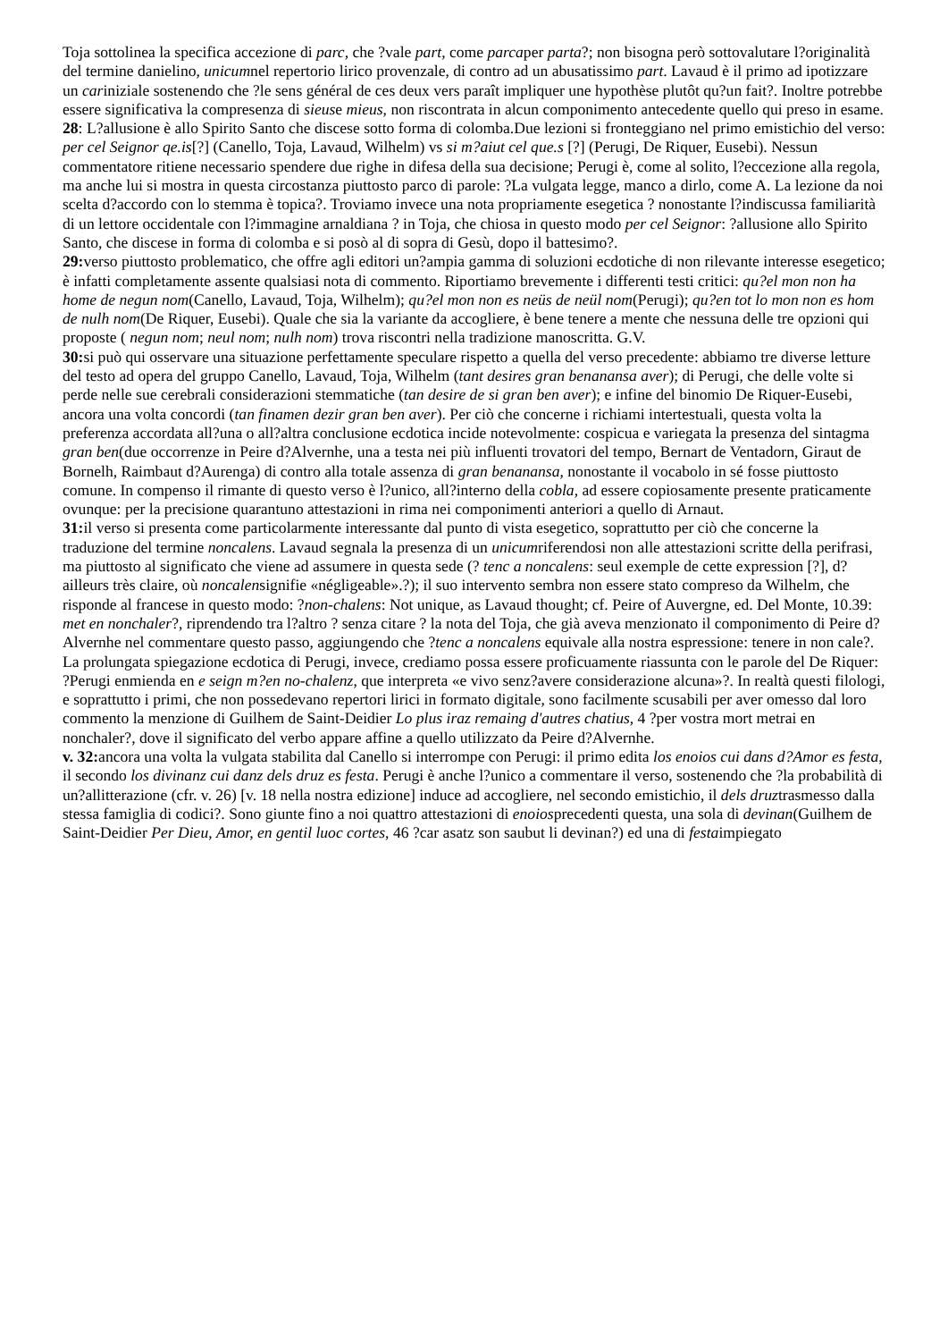Toja sottolinea la specifica accezione di parc, che ?vale part, come parcaper parta?; non bisogna però sottovalutare l?originalità del termine danielino, unicumnel repertorio lirico provenzale, di contro ad un abusatissimo part. Lavaud è il primo ad ipotizzare un cariniziale sostenendo che ?le sens général de ces deux vers paraît impliquer une hypothèse plutôt qu?un fait?. Inoltre potrebbe essere significativa la compresenza di sieuse mieus, non riscontrata in alcun componimento antecedente quello qui preso in esame.
28: L?allusione è allo Spirito Santo che discese sotto forma di colomba.Due lezioni si fronteggiano nel primo emistichio del verso: per cel Seignor qe.is[?] (Canello, Toja, Lavaud, Wilhelm) vs si m?aiut cel que.s [?] (Perugi, De Riquer, Eusebi). Nessun commentatore ritiene necessario spendere due righe in difesa della sua decisione; Perugi è, come al solito, l?eccezione alla regola, ma anche lui si mostra in questa circostanza piuttosto parco di parole: ?La vulgata legge, manco a dirlo, come A. La lezione da noi scelta d?accordo con lo stemma è topica?. Troviamo invece una nota propriamente esegetica ? nonostante l?indiscussa familiarità di un lettore occidentale con l?immagine arnaldiana ? in Toja, che chiosa in questo modo per cel Seignor: ?allusione allo Spirito Santo, che discese in forma di colomba e si posò al di sopra di Gesù, dopo il battesimo?.
29: verso piuttosto problematico, che offre agli editori un?ampia gamma di soluzioni ecdotiche di non rilevante interesse esegetico; è infatti completamente assente qualsiasi nota di commento. Riportiamo brevemente i differenti testi critici: qu?el mon non ha home de negun nom(Canello, Lavaud, Toja, Wilhelm); qu?el mon non es neüs de neül nom(Perugi); qu?en tot lo mon non es hom de nulh nom(De Riquer, Eusebi). Quale che sia la variante da accogliere, è bene tenere a mente che nessuna delle tre opzioni qui proposte ( negun nom; neul nom; nulh nom) trova riscontri nella tradizione manoscritta. G.V.
30: si può qui osservare una situazione perfettamente speculare rispetto a quella del verso precedente: abbiamo tre diverse letture del testo ad opera del gruppo Canello, Lavaud, Toja, Wilhelm (tant desires gran benanansa aver); di Perugi, che delle volte si perde nelle sue cerebrali considerazioni stemmatiche (tan desire de si gran ben aver); e infine del binomio De Riquer-Eusebi, ancora una volta concordi (tan finamen dezir gran ben aver). Per ciò che concerne i richiami intertestuali, questa volta la preferenza accordata all?una o all?altra conclusione ecdotica incide notevolmente: cospicua e variegata la presenza del sintagma gran ben(due occorrenze in Peire d?Alvernhe, una a testa nei più influenti trovatori del tempo, Bernart de Ventadorn, Giraut de Bornelh, Raimbaut d?Aurenga) di contro alla totale assenza di gran benanansa, nonostante il vocabolo in sé fosse piuttosto comune. In compenso il rimante di questo verso è l?unico, all?interno della cobla, ad essere copiosamente presente praticamente ovunque: per la precisione quarantuno attestazioni in rima nei componimenti anteriori a quello di Arnaut.
31: il verso si presenta come particolarmente interessante dal punto di vista esegetico, soprattutto per ciò che concerne la traduzione del termine noncalens. Lavaud segnala la presenza di un unicumriferendosi non alle attestazioni scritte della perifrasi, ma piuttosto al significato che viene ad assumere in questa sede (? tenc a noncalens: seul exemple de cette expression [?], d?ailleurs très claire, où noncalensignifie «négligeable».?); il suo intervento sembra non essere stato compreso da Wilhelm, che risponde al francese in questo modo: ?non-chalens: Not unique, as Lavaud thought; cf. Peire of Auvergne, ed. Del Monte, 10.39: met en nonchaler?, riprendendo tra l?altro ? senza citare ? la nota del Toja, che già aveva menzionato il componimento di Peire d?Alvernhe nel commentare questo passo, aggiungendo che ?tenc a noncalens equivale alla nostra espressione: tenere in non cale?. La prolungata spiegazione ecdotica di Perugi, invece, crediamo possa essere proficuamente riassunta con le parole del De Riquer: ?Perugi enmienda en e seign m?en no-chalenz, que interpreta «e vivo senz?avere considerazione alcuna»?. In realtà questi filologi, e soprattutto i primi, che non possedevano repertori lirici in formato digitale, sono facilmente scusabili per aver omesso dal loro commento la menzione di Guilhem de Saint-Deidier Lo plus iraz remaing d'autres chatius, 4 ?per vostra mort metrai en nonchaler?, dove il significato del verbo appare affine a quello utilizzato da Peire d?Alvernhe.
v. 32: ancora una volta la vulgata stabilita dal Canello si interrompe con Perugi: il primo edita los enoios cui dans d?Amor es festa, il secondo los divinanz cui danz dels druz es festa. Perugi è anche l?unico a commentare il verso, sostenendo che ?la probabilità di un?allitterazione (cfr. v. 26) [v. 18 nella nostra edizione] induce ad accogliere, nel secondo emistichio, il dels druztrasmesso dalla stessa famiglia di codici?. Sono giunte fino a noi quattro attestazioni di enoiosprecedenti questa, una sola di devinan(Guilhem de Saint-Deidier Per Dieu, Amor, en gentil luoc cortes, 46 ?car asatz son saubut li devinan?) ed una di festaimpiegato